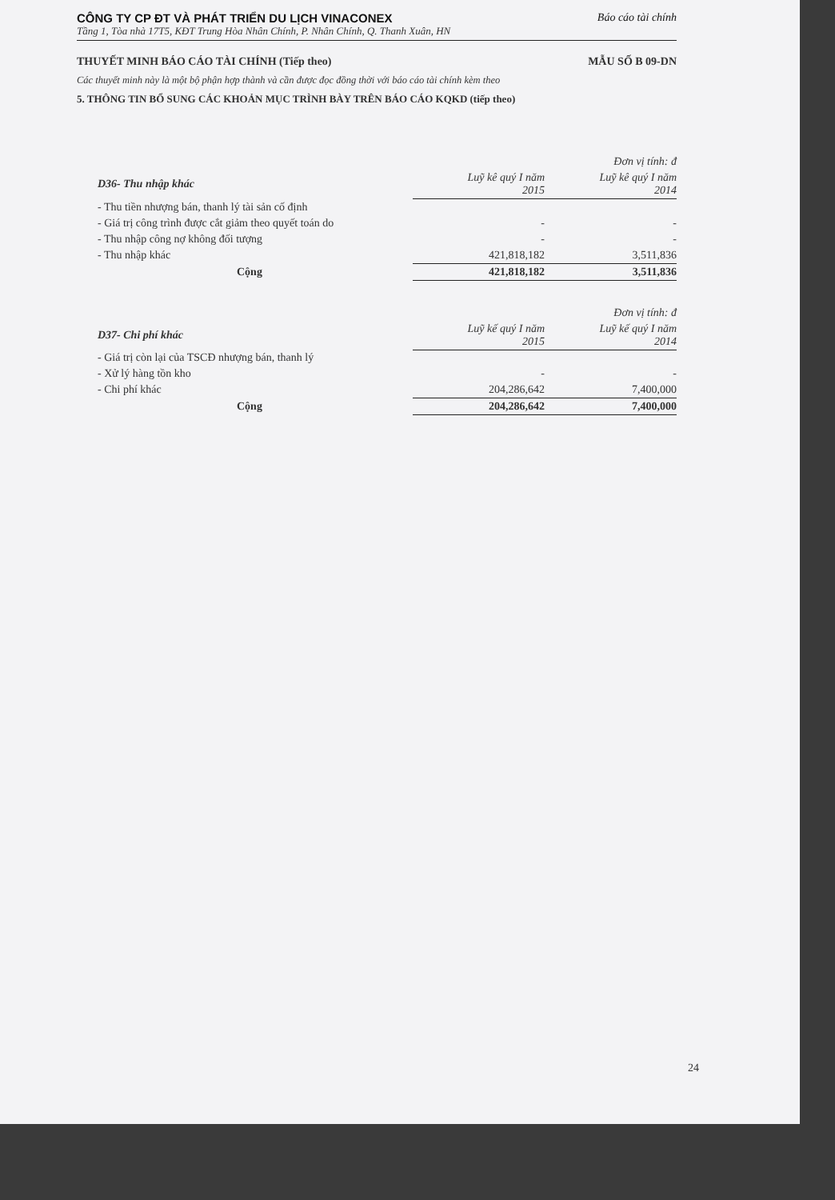CÔNG TY CP ĐT VÀ PHÁT TRIỂN DU LỊCH VINACONEX Báo cáo tài chính
Tầng 1, Tòa nhà 17T5, KĐT Trung Hòa Nhân Chính, P. Nhân Chính, Q. Thanh Xuân, HN
THUYẾT MINH BÁO CÁO TÀI CHÍNH (Tiếp theo) MẪU SỐ B 09-DN
Các thuyết minh này là một bộ phận hợp thành và cần được đọc đồng thời với báo cáo tài chính kèm theo
5. THÔNG TIN BỔ SUNG CÁC KHOẢN MỤC TRÌNH BÀY TRÊN BÁO CÁO KQKD (tiếp theo)
| | | Đơn vị tính: đ |
| D36- Thu nhập khác | Luỹ kê quý I năm 2015 | Luỹ kê quý I năm 2014 |
| - Thu tiền nhượng bán, thanh lý tài sản cố định | | |
| - Giá trị công trình được cắt giảm theo quyết toán do | - | - |
| - Thu nhập công nợ không đối tượng | - | - |
| - Thu nhập khác | 421,818,182 | 3,511,836 |
| Cộng | 421,818,182 | 3,511,836 |
| | | Đơn vị tính: đ |
| D37- Chi phí khác | Luỹ kế quý I năm 2015 | Luỹ kế quý I năm 2014 |
| - Giá trị còn lại của TSCĐ nhượng bán, thanh lý | | |
| - Xử lý hàng tồn kho | - | - |
| - Chi phí khác | 204,286,642 | 7,400,000 |
| Cộng | 204,286,642 | 7,400,000 |
24